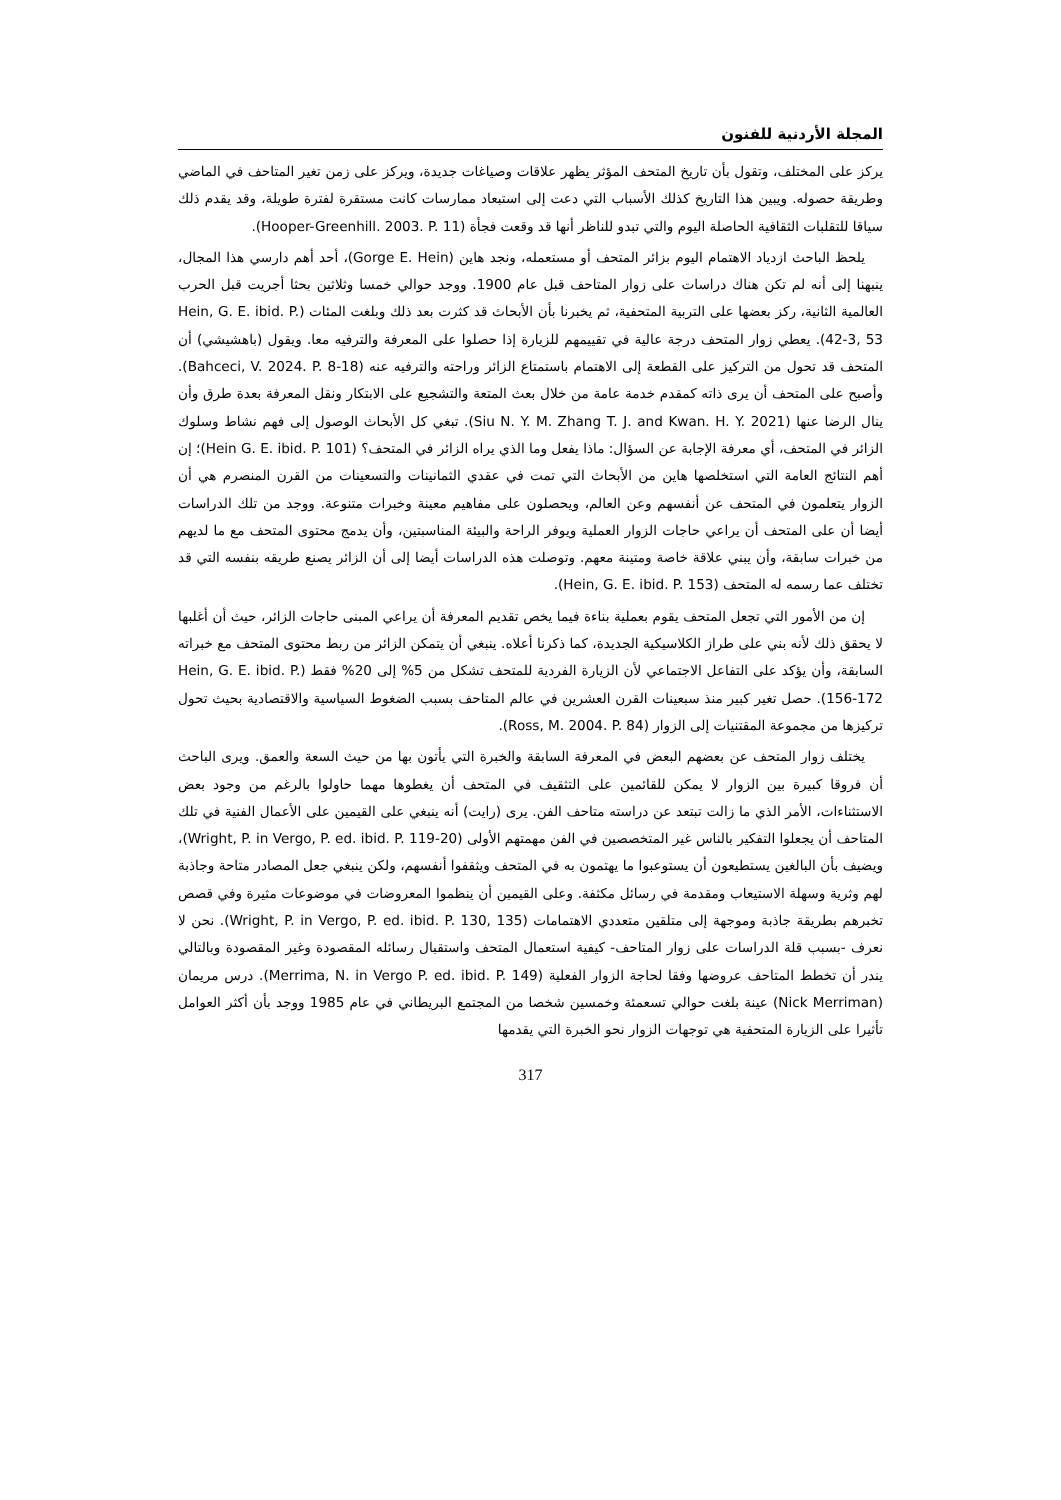المجلة الأردنية للفنون
يركز على المختلف، وتقول بأن تاريخ المتحف المؤثر يظهر علاقات وصياغات جديدة، ويركز على زمن تغير المتاحف في الماضي وطريقة حصوله. ويبين هذا التاريخ كذلك الأسباب التي دعت إلى استبعاد ممارسات كانت مستقرة لفترة طويلة، وقد يقدم ذلك سياقا للتقلبات الثقافية الحاصلة اليوم والتي تبدو للناظر أنها قد وقعت فجأة (Hooper-Greenhill. 2003. P. 11).
يلحظ الباحث ازدياد الاهتمام اليوم بزائر المتحف أو مستعمله، ونجد هاين (Gorge E. Hein)، أحد أهم دارسي هذا المجال، ينبهنا إلى أنه لم تكن هناك دراسات على زوار المتاحف قبل عام 1900. ووجد حوالي خمسا وثلاثين بحثا أجريت قبل الحرب العالمية الثانية، ركز بعضها على التربية المتحفية، ثم يخبرنا بأن الأبحاث قد كثرت بعد ذلك وبلغت المئات (Hein, G. E. ibid. P. 42-3, 53). يعطي زوار المتحف درجة عالية في تقييمهم للزيارة إذا حصلوا على المعرفة والترفيه معا. ويقول (باهشيشي) أن المتحف قد تحول من التركيز على القطعة إلى الاهتمام باستمتاع الزائر وراحته والترفيه عنه (Bahceci, V. 2024. P. 8-18). وأصبح على المتحف أن يرى ذاته كمقدم خدمة عامة من خلال بعث المتعة والتشجيع على الابتكار ونقل المعرفة بعدة طرق وأن ينال الرضا عنها (Siu N. Y. M. Zhang T. J. and Kwan. H. Y. 2021). تبغي كل الأبحاث الوصول إلى فهم نشاط وسلوك الزائر في المتحف، أي معرفة الإجابة عن السؤال: ماذا يفعل وما الذي يراه الزائر في المتحف؟ (Hein G. E. ibid. P. 101)؛ إن أهم النتائج العامة التي استخلصها هاين من الأبحاث التي تمت في عقدي الثمانينات والتسعينات من القرن المنصرم هي أن الزوار يتعلمون في المتحف عن أنفسهم وعن العالم، ويحصلون على مفاهيم معينة وخبرات متنوعة. ووجد من تلك الدراسات أيضا أن على المتحف أن يراعي حاجات الزوار العملية ويوفر الراحة والبيئة المناسبتين، وأن يدمج محتوى المتحف مع ما لديهم من خبرات سابقة، وأن يبني علاقة خاصة ومتينة معهم. وتوصلت هذه الدراسات أيضا إلى أن الزائر يصنع طريقه بنفسه التي قد تختلف عما رسمه له المتحف (Hein, G. E. ibid. P. 153).
إن من الأمور التي تجعل المتحف يقوم بعملية بناءة فيما يخص تقديم المعرفة أن يراعي المبنى حاجات الزائر، حيث أن أغلبها لا يحقق ذلك لأنه بني على طراز الكلاسيكية الجديدة، كما ذكرنا أعلاه. ينبغي أن يتمكن الزائر من ربط محتوى المتحف مع خبراته السابقة، وأن يؤكد على التفاعل الاجتماعي لأن الزيارة الفردية للمتحف تشكل من 5% إلى 20% فقط (Hein, G. E. ibid. P. 156-172). حصل تغير كبير منذ سبعينات القرن العشرين في عالم المتاحف بسبب الضغوط السياسية والاقتصادية بحيث تحول تركيزها من مجموعة المقتنيات إلى الزوار (Ross, M. 2004. P. 84).
يختلف زوار المتحف عن بعضهم البعض في المعرفة السابقة والخبرة التي يأتون بها من حيث السعة والعمق. ويرى الباحث أن فروقا كبيرة بين الزوار لا يمكن للقائمين على التثقيف في المتحف أن يغطوها مهما حاولوا بالرغم من وجود بعض الاستثناءات، الأمر الذي ما زالت تبتعد عن دراسته متاحف الفن. يرى (رايت) أنه ينبغي على القيمين على الأعمال الفنية في تلك المتاحف أن يجعلوا التفكير بالناس غير المتخصصين في الفن مهمتهم الأولى (Wright, P. in Vergo, P. ed. ibid. P. 119-20)، ويضيف بأن البالغين يستطيعون أن يستوعبوا ما يهتمون به في المتحف ويثقفوا أنفسهم، ولكن ينبغي جعل المصادر متاحة وجاذبة لهم وثرية وسهلة الاستيعاب ومقدمة في رسائل مكثفة. وعلى القيمين أن ينظموا المعروضات في موضوعات مثيرة وفي قصص تخبرهم بطريقة جاذبة وموجهة إلى متلقين متعددي الاهتمامات (Wright, P. in Vergo, P. ed. ibid. P. 130, 135). نحن لا نعرف -بسبب قلة الدراسات على زوار المتاحف- كيفية استعمال المتحف واستقبال رسائله المقصودة وغير المقصودة وبالتالي يندر أن تخطط المتاحف عروضها وفقا لحاجة الزوار الفعلية (Merrima, N. in Vergo P. ed. ibid. P. 149). درس مريمان (Nick Merriman) عينة بلغت حوالي تسعمئة وخمسين شخصا من المجتمع البريطاني في عام 1985 ووجد بأن أكثر العوامل تأثيرا على الزيارة المتحفية هي توجهات الزوار نحو الخبرة التي يقدمها
317